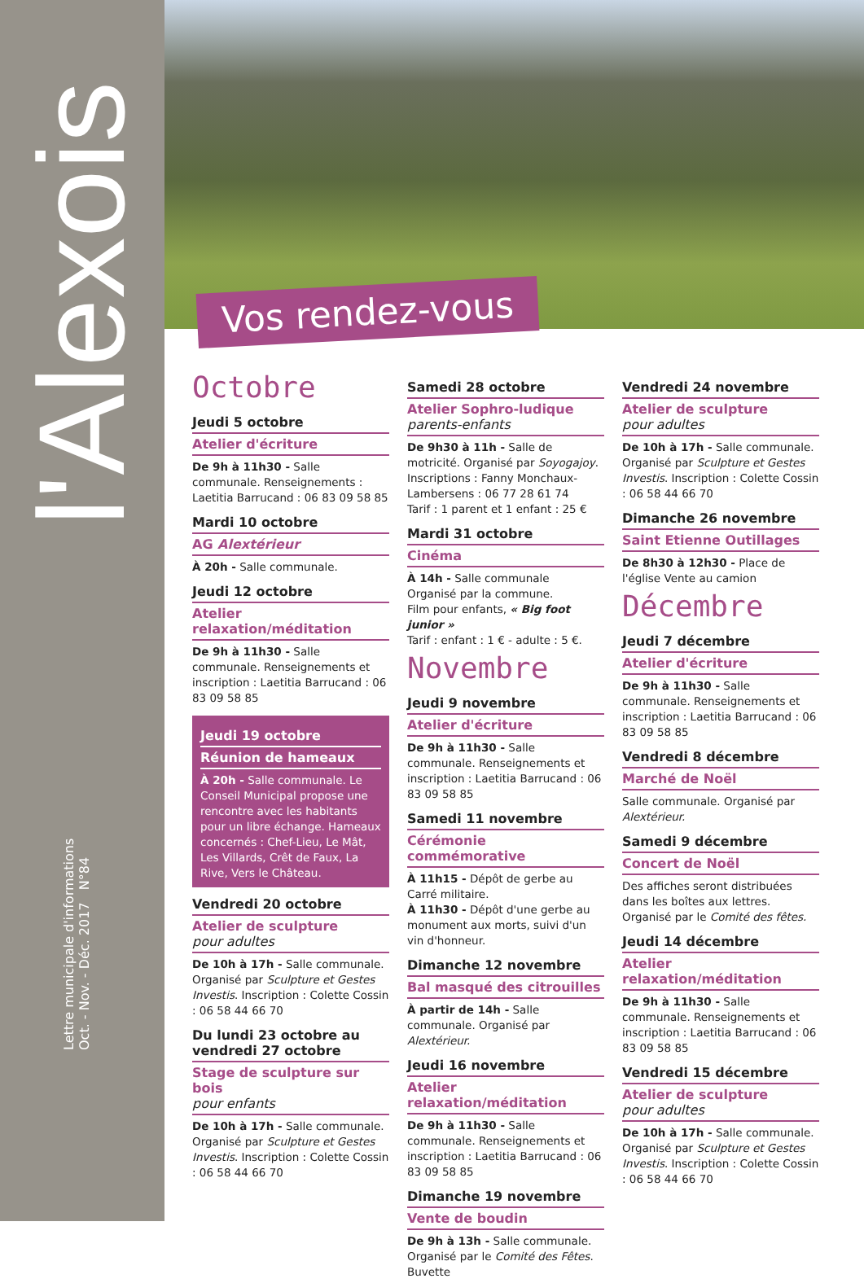l'Alexois
Lettre municipale d'informations
Oct. - Nov. - Déc. 2017 N°84
Vos rendez-vous
Octobre
Jeudi 5 octobre
Atelier d'écriture
De 9h à 11h30 - Salle communale. Renseignements : Laetitia Barrucand : 06 83 09 58 85
Mardi 10 octobre
AG Alextérieur
À 20h - Salle communale.
Jeudi 12 octobre
Atelier relaxation/méditation
De 9h à 11h30 - Salle communale. Renseignements et inscription : Laetitia Barrucand : 06 83 09 58 85
Jeudi 19 octobre
Réunion de hameaux
À 20h - Salle communale. Le Conseil Municipal propose une rencontre avec les habitants pour un libre échange. Hameaux concernés : Chef-Lieu, Le Mât, Les Villards, Crêt de Faux, La Rive, Vers le Château.
Vendredi 20 octobre
Atelier de sculpture
pour adultes
De 10h à 17h - Salle communale. Organisé par Sculpture et Gestes Investis. Inscription : Colette Cossin : 06 58 44 66 70
Du lundi 23 octobre au vendredi 27 octobre
Stage de sculpture sur bois
pour enfants
De 10h à 17h - Salle communale. Organisé par Sculpture et Gestes Investis. Inscription : Colette Cossin : 06 58 44 66 70
Samedi 28 octobre
Atelier Sophro-ludique
parents-enfants
De 9h30 à 11h - Salle de motricité. Organisé par Soyogajoy. Inscriptions : Fanny Monchaux-Lambersens : 06 77 28 61 74
Tarif : 1 parent et 1 enfant : 25 €
Mardi 31 octobre
Cinéma
À 14h - Salle communale
Organisé par la commune.
Film pour enfants, « Big foot junior »
Tarif : enfant : 1 € - adulte : 5 €.
Novembre
Jeudi 9 novembre
Atelier d'écriture
De 9h à 11h30 - Salle communale. Renseignements et inscription : Laetitia Barrucand : 06 83 09 58 85
Samedi 11 novembre
Cérémonie commémorative
À 11h15 - Dépôt de gerbe au Carré militaire.
À 11h30 - Dépôt d'une gerbe au monument aux morts, suivi d'un vin d'honneur.
Dimanche 12 novembre
Bal masqué des citrouilles
À partir de 14h - Salle communale. Organisé par Alextérieur.
Jeudi 16 novembre
Atelier relaxation/méditation
De 9h à 11h30 - Salle communale. Renseignements et inscription : Laetitia Barrucand : 06 83 09 58 85
Dimanche 19 novembre
Vente de boudin
De 9h à 13h - Salle communale. Organisé par le Comité des Fêtes. Buvette
Vendredi 24 novembre
Atelier de sculpture
pour adultes
De 10h à 17h - Salle communale. Organisé par Sculpture et Gestes Investis. Inscription : Colette Cossin : 06 58 44 66 70
Dimanche 26 novembre
Saint Etienne Outillages
De 8h30 à 12h30 - Place de l'église Vente au camion
Décembre
Jeudi 7 décembre
Atelier d'écriture
De 9h à 11h30 - Salle communale. Renseignements et inscription : Laetitia Barrucand : 06 83 09 58 85
Vendredi 8 décembre
Marché de Noël
Salle communale. Organisé par Alextérieur.
Samedi 9 décembre
Concert de Noël
Des affiches seront distribuées dans les boîtes aux lettres. Organisé par le Comité des fêtes.
Jeudi 14 décembre
Atelier relaxation/méditation
De 9h à 11h30 - Salle communale. Renseignements et inscription : Laetitia Barrucand : 06 83 09 58 85
Vendredi 15 décembre
Atelier de sculpture
pour adultes
De 10h à 17h - Salle communale. Organisé par Sculpture et Gestes Investis. Inscription : Colette Cossin : 06 58 44 66 70